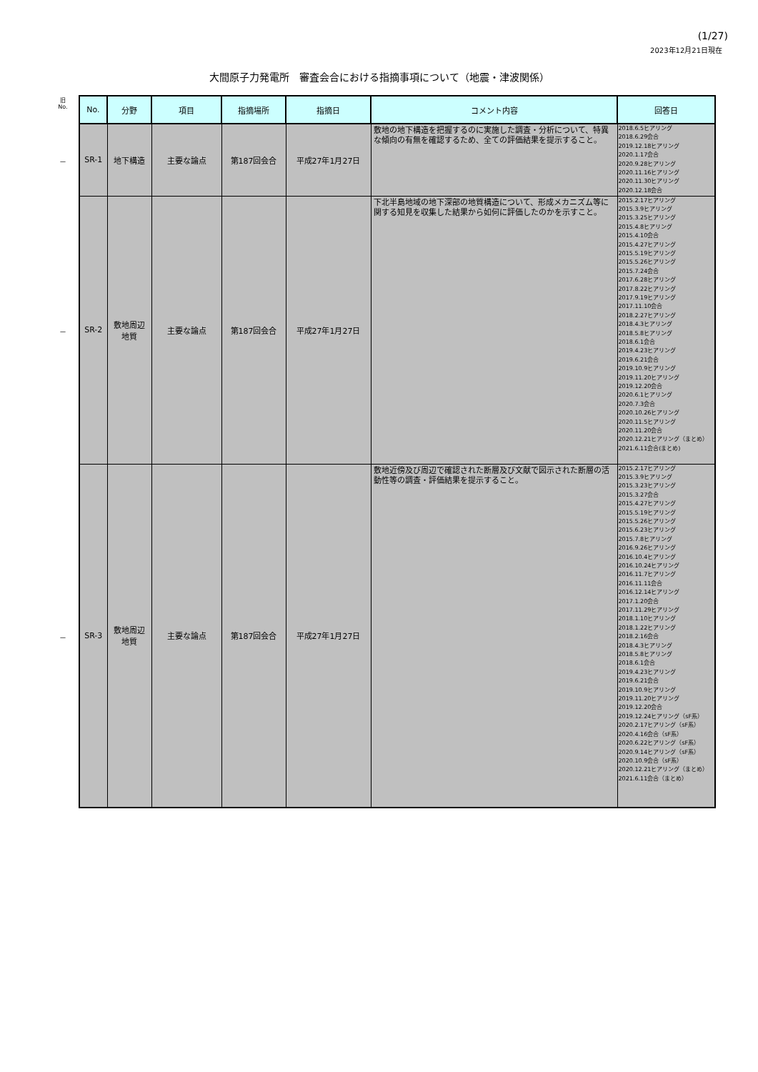(1/27)
2023年12月21日現在
大間原子力発電所　審査会合における指摘事項について（地震・津波関係）
| 旧 No. | No. | 分野 | 項目 | 指摘場所 | 指摘日 | コメント内容 | 回答日 |
| --- | --- | --- | --- | --- | --- | --- | --- |
| － | SR-1 | 地下構造 | 主要な論点 | 第187回会合 | 平成27年1月27日 | 敷地の地下構造を把握するのに実施した調査・分析について、特異な傾向の有無を確認するため、全ての評価結果を提示すること。 | 2018.6.5ヒアリング 2018.6.29会合 2019.12.18ヒアリング 2020.1.17会合 2020.9.28ヒアリング 2020.11.16ヒアリング 2020.11.30ヒアリング 2020.12.18会合 |
| － | SR-2 | 敷地周辺 地質 | 主要な論点 | 第187回会合 | 平成27年1月27日 | 下北半島地域の地下深部の地質構造について、形成メカニズム等に関する知見を収集した結果から如何に評価したのかを示すこと。 | 2015.2.17ヒアリング 2015.3.9ヒアリング 2015.3.25ヒアリング 2015.4.8ヒアリング 2015.4.10会合 2015.4.27ヒアリング 2015.5.19ヒアリング 2015.5.26ヒアリング 2015.7.24会合 2017.6.28ヒアリング 2017.8.22ヒアリング 2017.9.19ヒアリング 2017.11.10会合 2018.2.27ヒアリング 2018.4.3ヒアリング 2018.5.8ヒアリング 2018.6.1会合 2019.4.23ヒアリング 2019.6.21会合 2019.10.9ヒアリング 2019.11.20ヒアリング 2019.12.20会合 2020.6.1ヒアリング 2020.7.3会合 2020.10.26ヒアリング 2020.11.5ヒアリング 2020.11.20会合 2020.12.21ヒアリング（まとめ） 2021.6.11会合(まとめ) |
| － | SR-3 | 敷地周辺 地質 | 主要な論点 | 第187回会合 | 平成27年1月27日 | 敷地近傍及び周辺で確認された断層及び文献で図示された断層の活動性等の調査・評価結果を提示すること。 | 2015.2.17ヒアリング 2015.3.9ヒアリング 2015.3.23ヒアリング 2015.3.27会合 2015.4.27ヒアリング 2015.5.19ヒアリング 2015.5.26ヒアリング 2015.6.23ヒアリング 2015.7.8ヒアリング 2016.9.26ヒアリング 2016.10.4ヒアリング 2016.10.24ヒアリング 2016.11.7ヒアリング 2016.11.11会合 2016.12.14ヒアリング 2017.1.20会合 2017.11.29ヒアリング 2018.1.10ヒアリング 2018.1.22ヒアリング 2018.2.16会合 2018.4.3ヒアリング 2018.5.8ヒアリング 2018.6.1会合 2019.4.23ヒアリング 2019.6.21会合 2019.10.9ヒアリング 2019.11.20ヒアリング 2019.12.20会合 2019.12.24ヒアリング（sF系） 2020.2.17ヒアリング（sF系） 2020.4.16会合（sF系） 2020.6.22ヒアリング（sF系） 2020.9.14ヒアリング（sF系） 2020.10.9会合（sF系） 2020.12.21ヒアリング（まとめ） 2021.6.11会合（まとめ） |